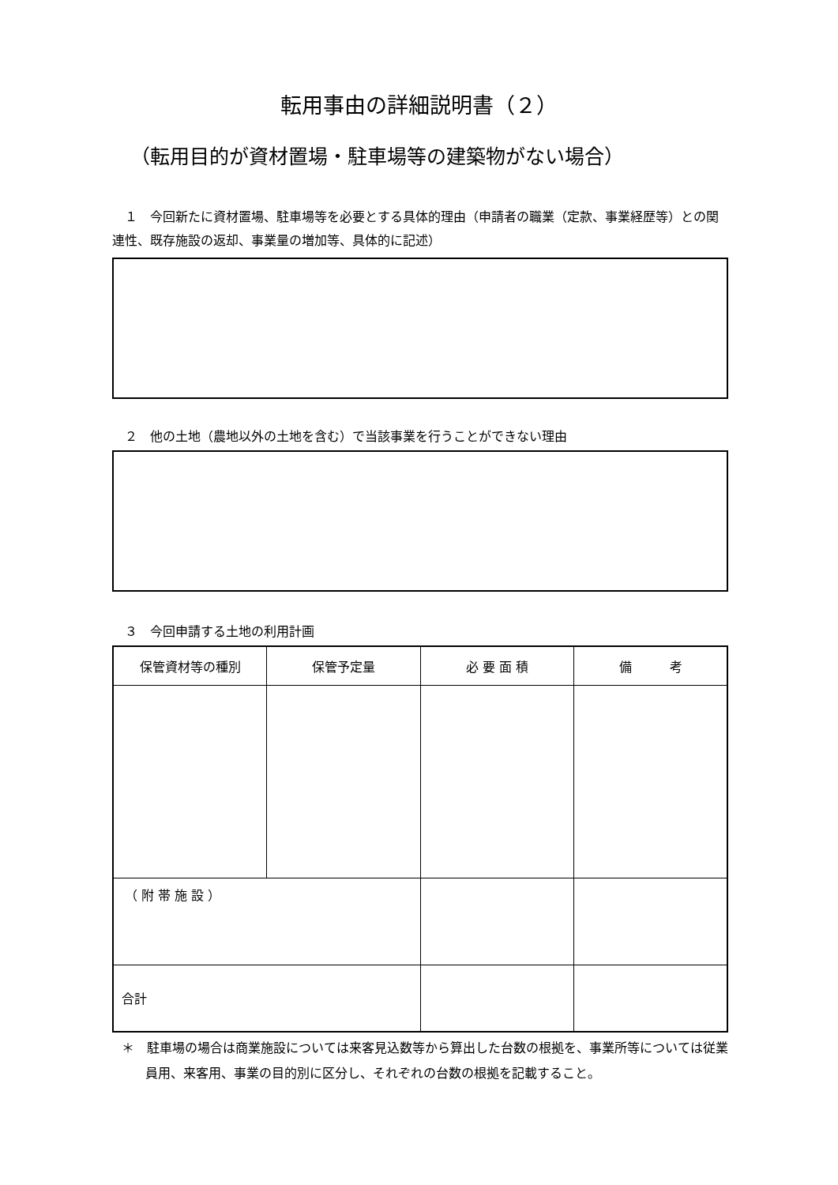転用事由の詳細説明書（２）
（転用目的が資材置場・駐車場等の建築物がない場合）
　１　今回新たに資材置場、駐車場等を必要とする具体的理由（申請者の職業（定款、事業経歴等）との関連性、既存施設の返却、事業量の増加等、具体的に記述）
　２　他の土地（農地以外の土地を含む）で当該事業を行うことができない理由
　３　今回申請する土地の利用計画
| 保管資材等の種別 | 保管予定量 | 必 要 面 積 | 備 考 |
| --- | --- | --- | --- |
| （ 附 帯 施 設 ） | | | |
| 合計 | | | |
＊　駐車場の場合は商業施設については来客見込数等から算出した台数の根拠を、事業所等については従業員用、来客用、事業の目的別に区分し、それぞれの台数の根拠を記載すること。